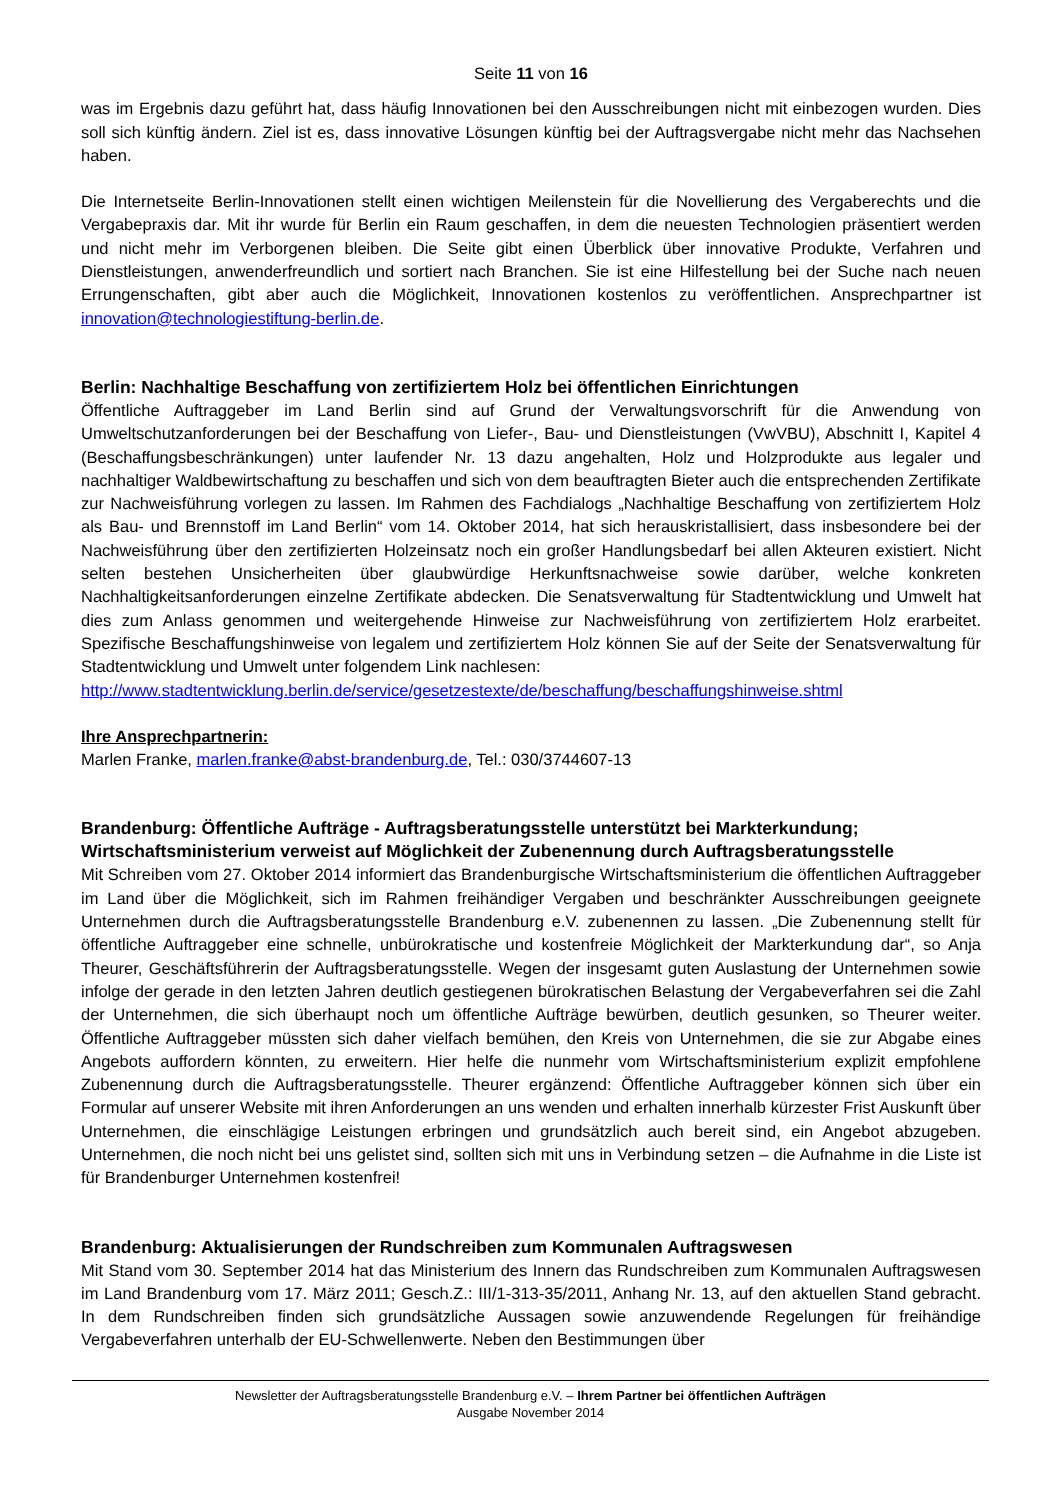Seite 11 von 16
was im Ergebnis dazu geführt hat, dass häufig Innovationen bei den Ausschreibungen nicht mit einbezogen wurden. Dies soll sich künftig ändern. Ziel ist es, dass innovative Lösungen künftig bei der Auftragsvergabe nicht mehr das Nachsehen haben.
Die Internetseite Berlin-Innovationen stellt einen wichtigen Meilenstein für die Novellierung des Vergaberechts und die Vergabepraxis dar. Mit ihr wurde für Berlin ein Raum geschaffen, in dem die neuesten Technologien präsentiert werden und nicht mehr im Verborgenen bleiben. Die Seite gibt einen Überblick über innovative Produkte, Verfahren und Dienstleistungen, anwenderfreundlich und sortiert nach Branchen. Sie ist eine Hilfestellung bei der Suche nach neuen Errungenschaften, gibt aber auch die Möglichkeit, Innovationen kostenlos zu veröffentlichen. Ansprechpartner ist innovation@technologiestiftung-berlin.de.
Berlin: Nachhaltige Beschaffung von zertifiziertem Holz bei öffentlichen Einrichtungen
Öffentliche Auftraggeber im Land Berlin sind auf Grund der Verwaltungsvorschrift für die Anwendung von Umweltschutzanforderungen bei der Beschaffung von Liefer-, Bau- und Dienstleistungen (VwVBU), Abschnitt I, Kapitel 4 (Beschaffungsbeschränkungen) unter laufender Nr. 13 dazu angehalten, Holz und Holzprodukte aus legaler und nachhaltiger Waldbewirtschaftung zu beschaffen und sich von dem beauftragten Bieter auch die entsprechenden Zertifikate zur Nachweisführung vorlegen zu lassen. Im Rahmen des Fachdialogs „Nachhaltige Beschaffung von zertifiziertem Holz als Bau- und Brennstoff im Land Berlin“ vom 14. Oktober 2014, hat sich herauskristallisiert, dass insbesondere bei der Nachweisführung über den zertifizierten Holzeinsatz noch ein großer Handlungsbedarf bei allen Akteuren existiert. Nicht selten bestehen Unsicherheiten über glaubwürdige Herkunftsnachweise sowie darüber, welche konkreten Nachhaltigkeitsanforderungen einzelne Zertifikate abdecken. Die Senatsverwaltung für Stadtentwicklung und Umwelt hat dies zum Anlass genommen und weitergehende Hinweise zur Nachweisführung von zertifiziertem Holz erarbeitet. Spezifische Beschaffungshinweise von legalem und zertifiziertem Holz können Sie auf der Seite der Senatsverwaltung für Stadtentwicklung und Umwelt unter folgendem Link nachlesen:
http://www.stadtentwicklung.berlin.de/service/gesetzestexte/de/beschaffung/beschaffungshinweise.shtml
Ihre Ansprechpartnerin:
Marlen Franke, marlen.franke@abst-brandenburg.de, Tel.: 030/3744607-13
Brandenburg: Öffentliche Aufträge - Auftragsberatungsstelle unterstützt bei Markterkundung; Wirtschaftsministerium verweist auf Möglichkeit der Zubenennung durch Auftragsberatungsstelle
Mit Schreiben vom 27. Oktober 2014 informiert das Brandenburgische Wirtschaftsministerium die öffentlichen Auftraggeber im Land über die Möglichkeit, sich im Rahmen freihändiger Vergaben und beschränkter Ausschreibungen geeignete Unternehmen durch die Auftragsberatungsstelle Brandenburg e.V. zubenennen zu lassen. „Die Zubenennung stellt für öffentliche Auftraggeber eine schnelle, unbürokratische und kostenfreie Möglichkeit der Markterkundung dar“, so Anja Theurer, Geschäftsführerin der Auftragsberatungsstelle. Wegen der insgesamt guten Auslastung der Unternehmen sowie infolge der gerade in den letzten Jahren deutlich gestiegenen bürokratischen Belastung der Vergabeverfahren sei die Zahl der Unternehmen, die sich überhaupt noch um öffentliche Aufträge bewürben, deutlich gesunken, so Theurer weiter. Öffentliche Auftraggeber müssten sich daher vielfach bemühen, den Kreis von Unternehmen, die sie zur Abgabe eines Angebots auffordern könnten, zu erweitern. Hier helfe die nunmehr vom Wirtschaftsministerium explizit empfohlene Zubenennung durch die Auftragsberatungsstelle. Theurer ergänzend: Öffentliche Auftraggeber können sich über ein Formular auf unserer Website mit ihren Anforderungen an uns wenden und erhalten innerhalb kürzester Frist Auskunft über Unternehmen, die einschlägige Leistungen erbringen und grundsätzlich auch bereit sind, ein Angebot abzugeben. Unternehmen, die noch nicht bei uns gelistet sind, sollten sich mit uns in Verbindung setzen – die Aufnahme in die Liste ist für Brandenburger Unternehmen kostenfrei!
Brandenburg: Aktualisierungen der Rundschreiben zum Kommunalen Auftragswesen
Mit Stand vom 30. September 2014 hat das Ministerium des Innern das Rundschreiben zum Kommunalen Auftragswesen im Land Brandenburg vom 17. März 2011; Gesch.Z.: III/1-313-35/2011, Anhang Nr. 13, auf den aktuellen Stand gebracht. In dem Rundschreiben finden sich grundsätzliche Aussagen sowie anzuwendende Regelungen für freihändige Vergabeverfahren unterhalb der EU-Schwellenwerte. Neben den Bestimmungen über
Newsletter der Auftragsberatungsstelle Brandenburg e.V. – Ihrem Partner bei öffentlichen Aufträgen
Ausgabe November 2014